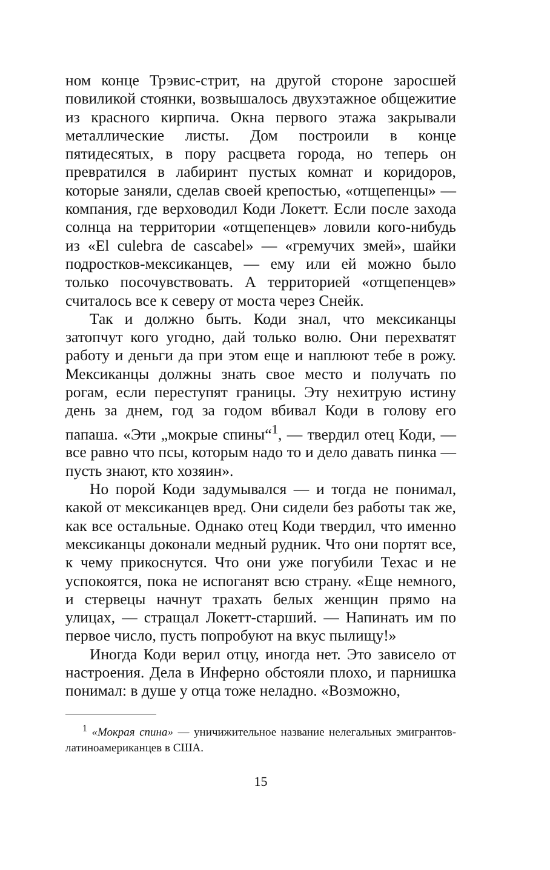ном конце Трэвис-стрит, на другой стороне заросшей повиликой стоянки, возвышалось двухэтажное общежитие из красного кирпича. Окна первого этажа закрывали металлические листы. Дом построили в конце пятидесятых, в пору расцвета города, но теперь он превратился в лабиринт пустых комнат и коридоров, которые заняли, сделав своей крепостью, «отщепенцы» — компания, где верховодил Коди Локетт. Если после захода солнца на территории «отщепенцев» ловили кого-нибудь из «El culebra de cascabel» — «гремучих змей», шайки подростков-мексиканцев, — ему или ей можно было только посочувствовать. А территорией «отщепенцев» считалось все к северу от моста через Снейк.
Так и должно быть. Коди знал, что мексиканцы затопчут кого угодно, дай только волю. Они перехватят работу и деньги да при этом еще и наплюют тебе в рожу. Мексиканцы должны знать свое место и получать по рогам, если переступят границы. Эту нехитрую истину день за днем, год за годом вбивал Коди в голову его папаша. «Эти „мокрые спины“<sup>1</sup>, — твердил отец Коди, — все равно что псы, которым надо то и дело давать пинка — пусть знают, кто хозяин».
Но порой Коди задумывался — и тогда не понимал, какой от мексиканцев вред. Они сидели без работы так же, как все остальные. Однако отец Коди твердил, что именно мексиканцы доконали медный рудник. Что они портят все, к чему прикоснутся. Что они уже погубили Техас и не успокоятся, пока не испоганят всю страну. «Еще немного, и стервецы начнут трахать белых женщин прямо на улицах, — стращал Локетт-старший. — Напинать им по первое число, пусть попробуют на вкус пылищу!»
Иногда Коди верил отцу, иногда нет. Это зависело от настроения. Дела в Инферно обстояли плохо, и парнишка понимал: в душе у отца тоже неладно. «Возможно,
<sup>1</sup> «Мокрая спина» — уничижительное название нелегальных эмигрантов-латиноамериканцев в США.
15